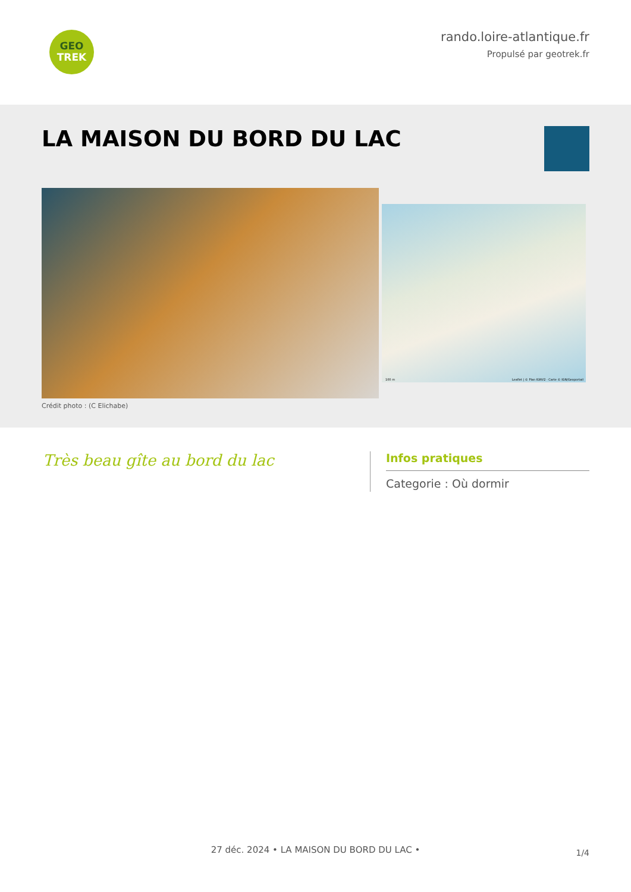GEO
TREK
rando.loire-atlantique.fr
Propulsé par geotrek.fr
LA MAISON DU BORD DU LAC
Leaflet | © Plan IGNV2 - Carte © IGN/Geoportail
100 m
Crédit photo : (C Elichabe)
Très beau gîte au bord du lac
Infos pratiques
Categorie : Où dormir
1/4 27 déc. 2024 • LA MAISON DU BORD DU LAC •